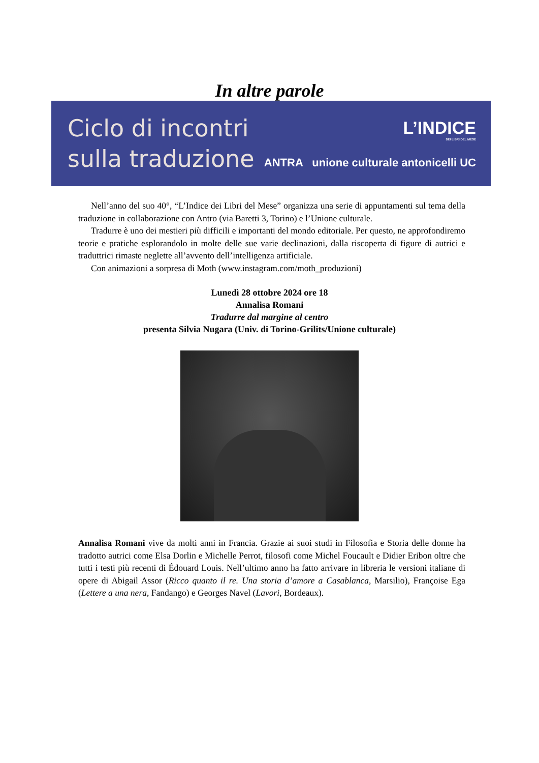In altre parole
Ciclo di incontri
sulla traduzione
L’INDICE
DEI LIBRI DEL MESE
ANTRA unione culturale antonicelli UC
Nell’anno del suo 40°, “L’Indice dei Libri del Mese” organizza una serie di appuntamenti sul tema della traduzione in collaborazione con Antro (via Baretti 3, Torino) e l’Unione culturale.
Tradurre è uno dei mestieri più difficili e importanti del mondo editoriale. Per questo, ne approfondiremo teorie e pratiche esplorandolo in molte delle sue varie declinazioni, dalla riscoperta di figure di autrici e traduttrici rimaste neglette all’avvento dell’intelligenza artificiale.
Con animazioni a sorpresa di Moth (www.instagram.com/moth_produzioni)
Lunedì 28 ottobre 2024 ore 18
Annalisa Romani
Tradurre dal margine al centro
presenta Silvia Nugara (Univ. di Torino-Grilits/Unione culturale)
Annalisa Romani vive da molti anni in Francia. Grazie ai suoi studi in Filosofia e Storia delle donne ha tradotto autrici come Elsa Dorlin e Michelle Perrot, filosofi come Michel Foucault e Didier Eribon oltre che tutti i testi più recenti di Édouard Louis. Nell’ultimo anno ha fatto arrivare in libreria le versioni italiane di opere di Abigail Assor (Ricco quanto il re. Una storia d’amore a Casablanca, Marsilio), Françoise Ega (Lettere a una nera, Fandango) e Georges Navel (Lavori, Bordeaux).